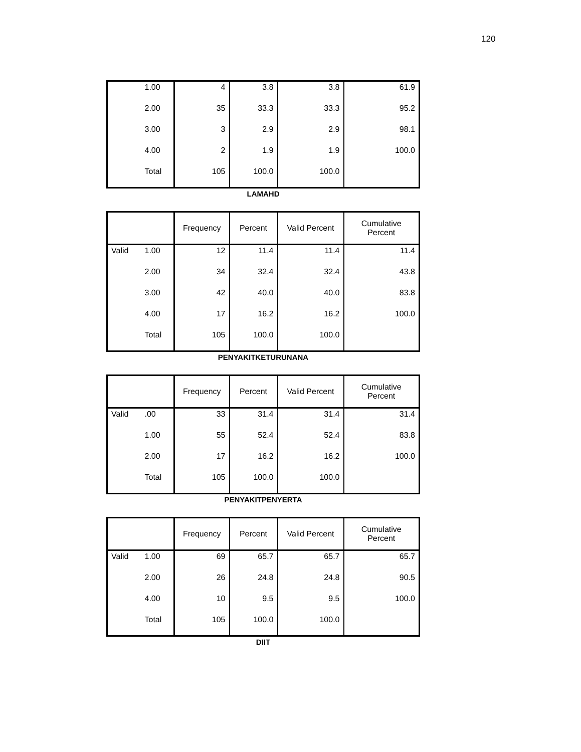120
| | 1.00 | 4 | 3.8 | 3.8 | 61.9 |
| | 2.00 | 35 | 33.3 | 33.3 | 95.2 |
| | 3.00 | 3 | 2.9 | 2.9 | 98.1 |
| | 4.00 | 2 | 1.9 | 1.9 | 100.0 |
| | Total | 105 | 100.0 | 100.0 | |
LAMAHD
| | | Frequency | Percent | Valid Percent | Cumulative Percent |
| --- | --- | --- | --- | --- | --- |
| Valid | 1.00 | 12 | 11.4 | 11.4 | 11.4 |
| | 2.00 | 34 | 32.4 | 32.4 | 43.8 |
| | 3.00 | 42 | 40.0 | 40.0 | 83.8 |
| | 4.00 | 17 | 16.2 | 16.2 | 100.0 |
| | Total | 105 | 100.0 | 100.0 | |
PENYAKITKETURUNANA
| | | Frequency | Percent | Valid Percent | Cumulative Percent |
| --- | --- | --- | --- | --- | --- |
| Valid | .00 | 33 | 31.4 | 31.4 | 31.4 |
| | 1.00 | 55 | 52.4 | 52.4 | 83.8 |
| | 2.00 | 17 | 16.2 | 16.2 | 100.0 |
| | Total | 105 | 100.0 | 100.0 | |
PENYAKITPENYERTA
| | | Frequency | Percent | Valid Percent | Cumulative Percent |
| --- | --- | --- | --- | --- | --- |
| Valid | 1.00 | 69 | 65.7 | 65.7 | 65.7 |
| | 2.00 | 26 | 24.8 | 24.8 | 90.5 |
| | 4.00 | 10 | 9.5 | 9.5 | 100.0 |
| | Total | 105 | 100.0 | 100.0 | |
DIIT